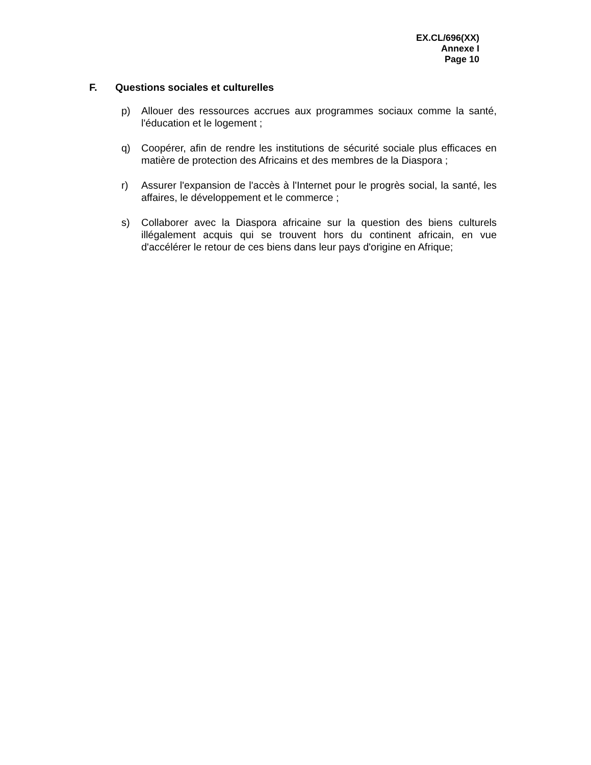EX.CL/696(XX)
Annexe I
Page 10
F. Questions sociales et culturelles
p) Allouer des ressources accrues aux programmes sociaux comme la santé, l'éducation et le logement ;
q) Coopérer, afin de rendre les institutions de sécurité sociale plus efficaces en matière de protection des Africains et des membres de la Diaspora ;
r) Assurer l'expansion de l'accès à l'Internet pour le progrès social, la santé, les affaires, le développement et le commerce ;
s) Collaborer avec la Diaspora africaine sur la question des biens culturels illégalement acquis qui se trouvent hors du continent africain, en vue d'accélérer le retour de ces biens dans leur pays d'origine en Afrique;